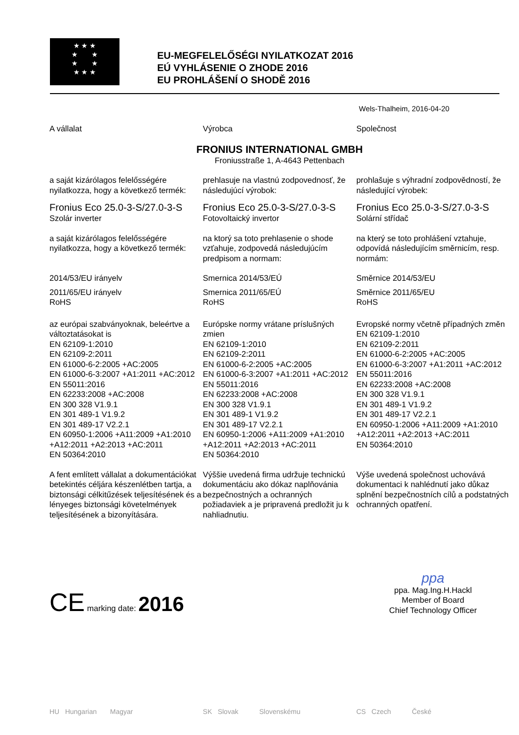★ ★ ★
★ ★
★ ★
★ ★ ★
EU-MEGFELELŐSÉGI NYILATKOZAT 2016
EÚ VYHLÁSENIE O ZHODE 2016
EU PROHLÁŠENÍ O SHODĚ 2016
Wels-Thalheim, 2016-04-20
A vállalat Výrobca Společnost
FRONIUS INTERNATIONAL GMBH
Froniusstraße 1, A-4643 Pettenbach
a saját kizárólagos felelősségére nyilatkozza, hogy a következő termék:
prehlasuje na vlastnú zodpovednosť, že následujúcí výrobok:
prohlašuje s výhradní zodpovědností, že následující výrobek:
Fronius Eco 25.0-3-S/27.0-3-S
Szolár inverter
Fronius Eco 25.0-3-S/27.0-3-S
Fotovoltaický invertor
Fronius Eco 25.0-3-S/27.0-3-S
Solární střídač
a saját kizárólagos felelősségére nyilatkozza, hogy a következő termék:
na ktorý sa toto prehlasenie o shode vzťahuje, zodpovedá následujúcím predpisom a normam:
na který se toto prohlášení vztahuje, odpovídá následujícím směrnicím, resp. normám:
2014/53/EU irányelv Smernica 2014/53/EÚ Směrnice 2014/53/EU
2011/65/EU irányelv
RoHS
Smernica 2011/65/EÚ
RoHS
Směrnice 2011/65/EU
RoHS
az európai szabványoknak, beleértve a változtatásokat is
EN 62109-1:2010
EN 62109-2:2011
EN 61000-6-2:2005 +AC:2005
EN 61000-6-3:2007 +A1:2011 +AC:2012
EN 55011:2016
EN 62233:2008 +AC:2008
EN 300 328 V1.9.1
EN 301 489-1 V1.9.2
EN 301 489-17 V2.2.1
EN 60950-1:2006 +A11:2009 +A1:2010 +A12:2011 +A2:2013 +AC:2011
EN 50364:2010
Európske normy vrátane príslušných zmien
EN 62109-1:2010
EN 62109-2:2011
EN 61000-6-2:2005 +AC:2005
EN 61000-6-3:2007 +A1:2011 +AC:2012
EN 55011:2016
EN 62233:2008 +AC:2008
EN 300 328 V1.9.1
EN 301 489-1 V1.9.2
EN 301 489-17 V2.2.1
EN 60950-1:2006 +A11:2009 +A1:2010 +A12:2011 +A2:2013 +AC:2011
EN 50364:2010
Evropské normy včetně případných změn
EN 62109-1:2010
EN 62109-2:2011
EN 61000-6-2:2005 +AC:2005
EN 61000-6-3:2007 +A1:2011 +AC:2012
EN 55011:2016
EN 62233:2008 +AC:2008
EN 300 328 V1.9.1
EN 301 489-1 V1.9.2
EN 301 489-17 V2.2.1
EN 60950-1:2006 +A11:2009 +A1:2010 +A12:2011 +A2:2013 +AC:2011
EN 50364:2010
A fent említett vállalat a dokumentációkat betekintés céljára készenlétben tartja, a biztonsági célkitűzések teljesítésének és a lényeges biztonsági követelmények teljesítésének a bizonyítására.
Výššie uvedená firma udržuje technickú dokumentáciu ako dókaz naplňovánia bezpečnostných a ochranných požiadaviek a je pripravená predložit ju k nahliadnutiu.
Výše uvedená společnost uchovává dokumentaci k nahlédnutí jako důkaz splnění bezpečnostních cílů a podstatných ochranných opatření.
CE marking date: 2016
ppa
ppa. Mag.Ing.H.Hackl
Member of Board
Chief Technology Officer
HU Hungarian Magyar SK Slovak Slovenskému CS Czech České